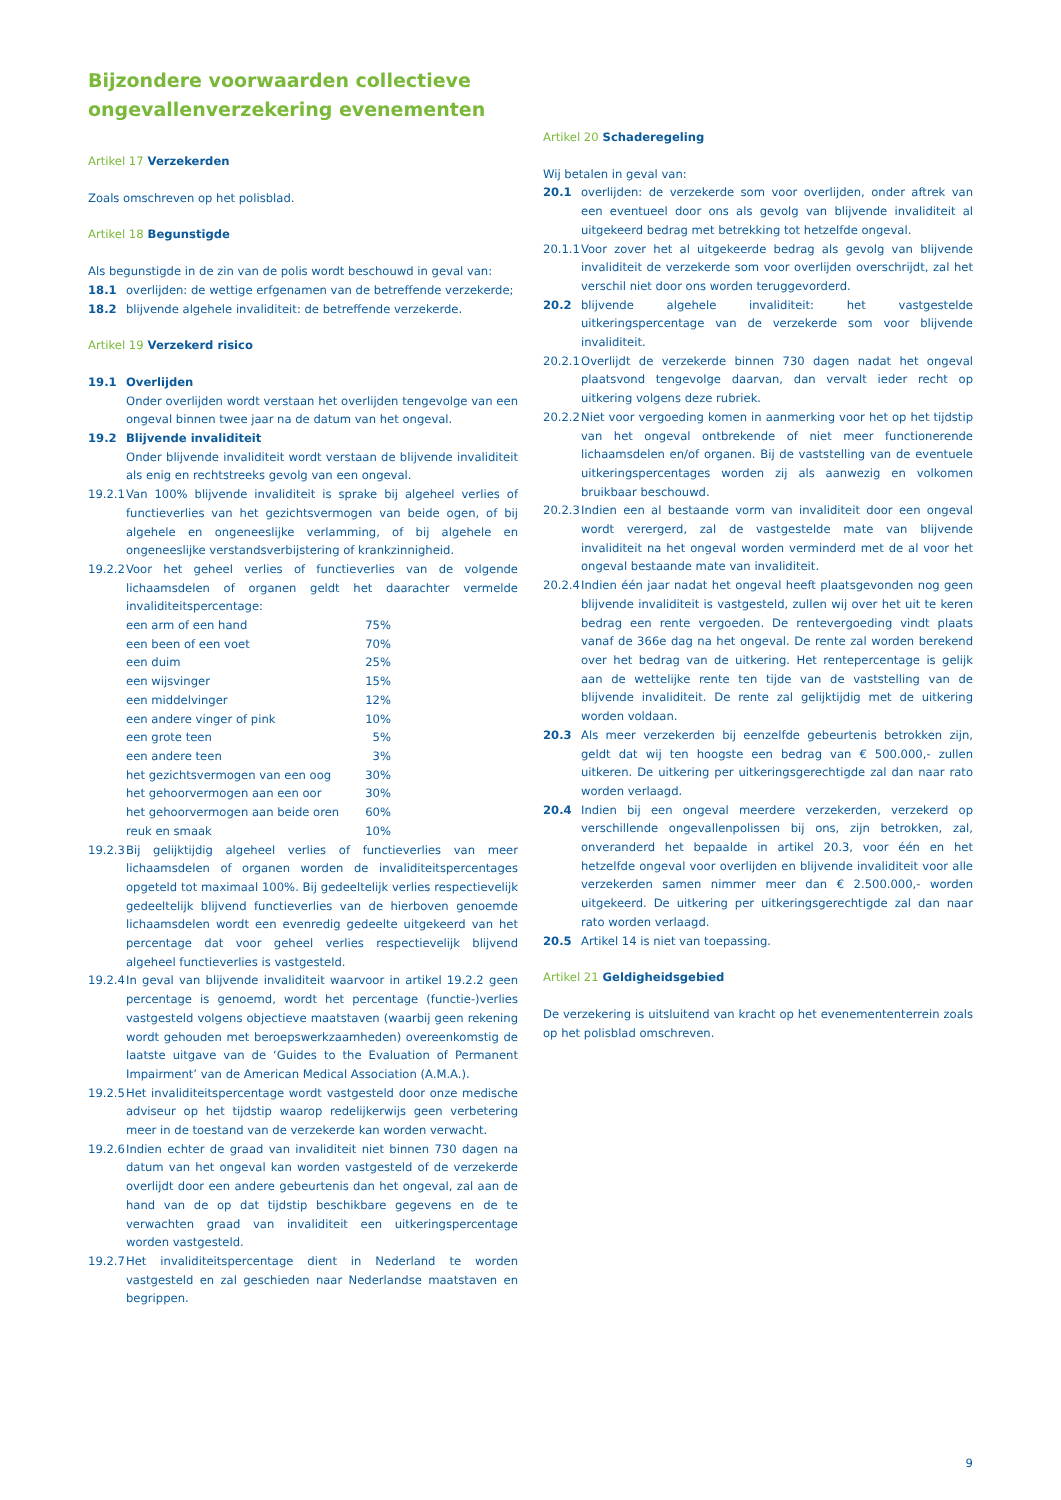Bijzondere voorwaarden collectieve ongevallenverzekering evenementen
Artikel 17 Verzekerden
Zoals omschreven op het polisblad.
Artikel 18 Begunstigde
Als begunstigde in de zin van de polis wordt beschouwd in geval van:
18.1 overlijden: de wettige erfgenamen van de betreffende verzekerde;
18.2 blijvende algehele invaliditeit: de betreffende verzekerde.
Artikel 19 Verzekerd risico
19.1 Overlijden
Onder overlijden wordt verstaan het overlijden tengevolge van een ongeval binnen twee jaar na de datum van het ongeval.
19.2 Blijvende invaliditeit
Onder blijvende invaliditeit wordt verstaan de blijvende invaliditeit als enig en rechtstreeks gevolg van een ongeval.
19.2.1 Van 100% blijvende invaliditeit is sprake bij algeheel verlies of functieverlies van het gezichtsvermogen van beide ogen, of bij algehele en ongeneeslijke verlamming, of bij algehele en ongeneeslijke verstandsverbijstering of krankzinnigheid.
19.2.2 Voor het geheel verlies of functieverlies van de volgende lichaamsdelen of organen geldt het daarachter vermelde invaliditeitspercentage:
| een arm of een hand | 75% |
| een been of een voet | 70% |
| een duim | 25% |
| een wijsvinger | 15% |
| een middelvinger | 12% |
| een andere vinger of pink | 10% |
| een grote teen | 5% |
| een andere teen | 3% |
| het gezichtsvermogen van een oog | 30% |
| het gehoorvermogen aan een oor | 30% |
| het gehoorvermogen aan beide oren | 60% |
| reuk en smaak | 10% |
19.2.3 Bij gelijktijdig algeheel verlies of functieverlies van meer lichaamsdelen of organen worden de invaliditeitspercentages opgeteld tot maximaal 100%. Bij gedeeltelijk verlies respectievelijk gedeeltelijk blijvend functieverlies van de hierboven genoemde lichaamsdelen wordt een evenredig gedeelte uitgekeerd van het percentage dat voor geheel verlies respectievelijk blijvend algeheel functieverlies is vastgesteld.
19.2.4 In geval van blijvende invaliditeit waarvoor in artikel 19.2.2 geen percentage is genoemd, wordt het percentage (functie-)verlies vastgesteld volgens objectieve maatstaven (waarbij geen rekening wordt gehouden met beroepswerkzaamheden) overeenkomstig de laatste uitgave van de ‘Guides to the Evaluation of Permanent Impairment’ van de American Medical Association (A.M.A.).
19.2.5 Het invaliditeitspercentage wordt vastgesteld door onze medische adviseur op het tijdstip waarop redelijkerwijs geen verbetering meer in de toestand van de verzekerde kan worden verwacht.
19.2.6 Indien echter de graad van invaliditeit niet binnen 730 dagen na datum van het ongeval kan worden vastgesteld of de verzekerde overlijdt door een andere gebeurtenis dan het ongeval, zal aan de hand van de op dat tijdstip beschikbare gegevens en de te verwachten graad van invaliditeit een uitkeringspercentage worden vastgesteld.
19.2.7 Het invaliditeitspercentage dient in Nederland te worden vastgesteld en zal geschieden naar Nederlandse maatstaven en begrippen.
Artikel 20 Schaderegeling
Wij betalen in geval van:
20.1 overlijden: de verzekerde som voor overlijden, onder aftrek van een eventueel door ons als gevolg van blijvende invaliditeit al uitgekeerd bedrag met betrekking tot hetzelfde ongeval.
20.1.1 Voor zover het al uitgekeerde bedrag als gevolg van blijvende invaliditeit de verzekerde som voor overlijden overschrijdt, zal het verschil niet door ons worden teruggevorderd.
20.2 blijvende algehele invaliditeit: het vastgestelde uitkeringspercentage van de verzekerde som voor blijvende invaliditeit.
20.2.1 Overlijdt de verzekerde binnen 730 dagen nadat het ongeval plaatsvond tengevolge daarvan, dan vervalt ieder recht op uitkering volgens deze rubriek.
20.2.2 Niet voor vergoeding komen in aanmerking voor het op het tijdstip van het ongeval ontbrekende of niet meer functionerende lichaamsdelen en/of organen. Bij de vaststelling van de eventuele uitkeringspercentages worden zij als aanwezig en volkomen bruikbaar beschouwd.
20.2.3 Indien een al bestaande vorm van invaliditeit door een ongeval wordt verergerd, zal de vastgestelde mate van blijvende invaliditeit na het ongeval worden verminderd met de al voor het ongeval bestaande mate van invaliditeit.
20.2.4 Indien één jaar nadat het ongeval heeft plaatsgevonden nog geen blijvende invaliditeit is vastgesteld, zullen wij over het uit te keren bedrag een rente vergoeden. De rentevergoeding vindt plaats vanaf de 366e dag na het ongeval. De rente zal worden berekend over het bedrag van de uitkering. Het rentepercentage is gelijk aan de wettelijke rente ten tijde van de vaststelling van de blijvende invaliditeit. De rente zal gelijktijdig met de uitkering worden voldaan.
20.3 Als meer verzekerden bij eenzelfde gebeurtenis betrokken zijn, geldt dat wij ten hoogste een bedrag van € 500.000,- zullen uitkeren. De uitkering per uitkeringsgerechtigde zal dan naar rato worden verlaagd.
20.4 Indien bij een ongeval meerdere verzekerden, verzekerd op verschillende ongevallenpolissen bij ons, zijn betrokken, zal, onveranderd het bepaalde in artikel 20.3, voor één en het hetzelfde ongeval voor overlijden en blijvende invaliditeit voor alle verzekerden samen nimmer meer dan € 2.500.000,- worden uitgekeerd. De uitkering per uitkeringsgerechtigde zal dan naar rato worden verlaagd.
20.5 Artikel 14 is niet van toepassing.
Artikel 21 Geldigheidsgebied
De verzekering is uitsluitend van kracht op het evenemententerrein zoals op het polisblad omschreven.
9